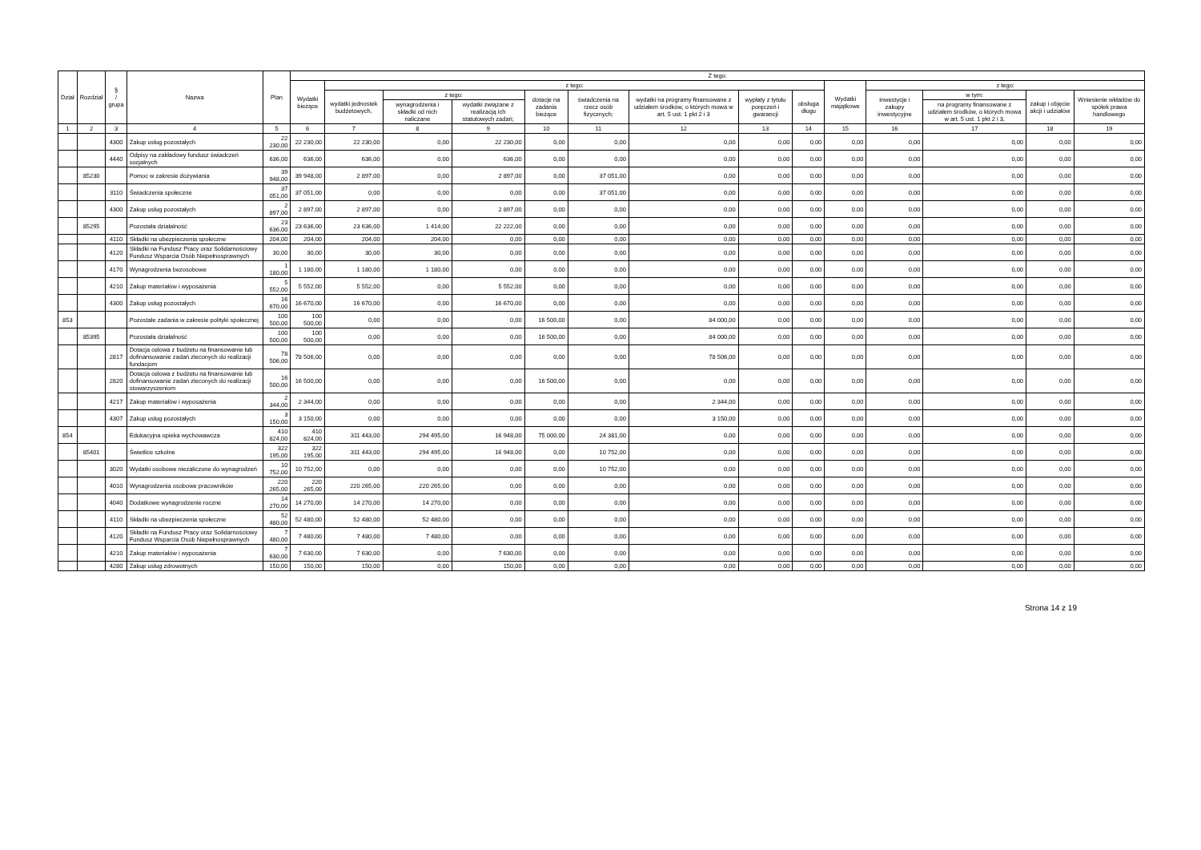| Dział | Rozdział | § / grupa | Nazwa | Plan | Z tego: | | | | | | | | | | | | | |
| --- | --- | --- | --- | --- | --- | --- | --- | --- | --- | --- | --- | --- | --- | --- | --- | --- | --- | --- |
| | | | | | Wydatki bieżące | z tego: | | | | | | | | Wydatki majątkowe | z tego: | | | |
| | | | | | | wydatki jednostek budżetowych, | z tego: | | dotacje na zadania bieżące | świadczenia na rzecz osób fizycznych; | wydatki na programy finansowane z udziałem środków, o których mowa w art. 5 ust. 1 pkt 2 i 3 | wypłaty z tytułu poręczeń i gwarancji | obsługa długu | | inwestycje i zakupy inwestycyjne | w tym: | zakup i objęcie akcji i udziałów | Wniesienie wkładów do spółek prawa handlowego |
| | | | | | | | wynagrodzenia i składki od nich naliczane | wydatki związane z realizacją ich statutowych zadań; | | | | | | | | na programy finansowane z udziałem środków, o których mowa w art. 5 ust. 1 pkt 2 i 3, | | |
| 1 | 2 | 3 | 4 | 5 | 6 | 7 | 8 | 9 | 10 | 11 | 12 | 13 | 14 | 15 | 16 | 17 | 18 | 19 |
| | | 4300 | Zakup usług pozostałych | 22 230,00 | 22 230,00 | 22 230,00 | 0,00 | 22 230,00 | 0,00 | 0,00 | 0,00 | 0,00 | 0,00 | 0,00 | 0,00 | 0,00 | 0,00 | 0,00 |
| | | 4440 | Odpisy na zakładowy fundusz świadczeń socjalnych | 636,00 | 636,00 | 636,00 | 0,00 | 636,00 | 0,00 | 0,00 | 0,00 | 0,00 | 0,00 | 0,00 | 0,00 | 0,00 | 0,00 | 0,00 |
| | 85230 | | Pomoc w zakresie dożywiania | 39 948,00 | 39 948,00 | 2 897,00 | 0,00 | 2 897,00 | 0,00 | 37 051,00 | 0,00 | 0,00 | 0,00 | 0,00 | 0,00 | 0,00 | 0,00 | 0,00 |
| | | 3110 | Świadczenia społeczne | 37 051,00 | 37 051,00 | 0,00 | 0,00 | 0,00 | 0,00 | 37 051,00 | 0,00 | 0,00 | 0,00 | 0,00 | 0,00 | 0,00 | 0,00 | 0,00 |
| | | 4300 | Zakup usług pozostałych | 2 897,00 | 2 897,00 | 2 897,00 | 0,00 | 2 897,00 | 0,00 | 0,00 | 0,00 | 0,00 | 0,00 | 0,00 | 0,00 | 0,00 | 0,00 | 0,00 |
| | 85295 | | Pozostała działalność | 23 636,00 | 23 636,00 | 23 636,00 | 1 414,00 | 22 222,00 | 0,00 | 0,00 | 0,00 | 0,00 | 0,00 | 0,00 | 0,00 | 0,00 | 0,00 | 0,00 |
| | | 4110 | Składki na ubezpieczenia społeczne | 204,00 | 204,00 | 204,00 | 204,00 | 0,00 | 0,00 | 0,00 | 0,00 | 0,00 | 0,00 | 0,00 | 0,00 | 0,00 | 0,00 | 0,00 |
| | | 4120 | Składki na Fundusz Pracy oraz Solidarnościowy Fundusz Wsparcia Osób Niepełnosprawnych | 30,00 | 30,00 | 30,00 | 30,00 | 0,00 | 0,00 | 0,00 | 0,00 | 0,00 | 0,00 | 0,00 | 0,00 | 0,00 | 0,00 | 0,00 |
| | | 4170 | Wynagrodzenia bezosobowe | 1 180,00 | 1 180,00 | 1 180,00 | 1 180,00 | 0,00 | 0,00 | 0,00 | 0,00 | 0,00 | 0,00 | 0,00 | 0,00 | 0,00 | 0,00 | 0,00 |
| | | 4210 | Zakup materiałów i wyposażenia | 5 552,00 | 5 552,00 | 5 552,00 | 0,00 | 5 552,00 | 0,00 | 0,00 | 0,00 | 0,00 | 0,00 | 0,00 | 0,00 | 0,00 | 0,00 | 0,00 |
| | | 4300 | Zakup usług pozostałych | 16 670,00 | 16 670,00 | 16 670,00 | 0,00 | 16 670,00 | 0,00 | 0,00 | 0,00 | 0,00 | 0,00 | 0,00 | 0,00 | 0,00 | 0,00 | 0,00 |
| 853 | | | Pozostałe zadania w zakresie polityki społecznej | 100 500,00 | 100 500,00 | 0,00 | 0,00 | 0,00 | 16 500,00 | 0,00 | 84 000,00 | 0,00 | 0,00 | 0,00 | 0,00 | 0,00 | 0,00 | 0,00 |
| | 85395 | | Pozostała działalność | 100 500,00 | 100 500,00 | 0,00 | 0,00 | 0,00 | 16 500,00 | 0,00 | 84 000,00 | 0,00 | 0,00 | 0,00 | 0,00 | 0,00 | 0,00 | 0,00 |
| | | 2817 | Dotacja celowa z budżetu na finansowanie lub dofinansowanie zadań zleconych do realizacji fundacjom | 78 506,00 | 78 506,00 | 0,00 | 0,00 | 0,00 | 0,00 | 0,00 | 78 506,00 | 0,00 | 0,00 | 0,00 | 0,00 | 0,00 | 0,00 | 0,00 |
| | | 2820 | Dotacja celowa z budżetu na finansowanie lub dofinansowanie zadań zleconych do realizacji stowarzyszeniom | 16 500,00 | 16 500,00 | 0,00 | 0,00 | 0,00 | 16 500,00 | 0,00 | 0,00 | 0,00 | 0,00 | 0,00 | 0,00 | 0,00 | 0,00 | 0,00 |
| | | 4217 | Zakup materiałów i wyposażenia | 2 344,00 | 2 344,00 | 0,00 | 0,00 | 0,00 | 0,00 | 0,00 | 2 344,00 | 0,00 | 0,00 | 0,00 | 0,00 | 0,00 | 0,00 | 0,00 |
| | | 4307 | Zakup usług pozostałych | 3 150,00 | 3 150,00 | 0,00 | 0,00 | 0,00 | 0,00 | 0,00 | 3 150,00 | 0,00 | 0,00 | 0,00 | 0,00 | 0,00 | 0,00 | 0,00 |
| 854 | | | Edukacyjna opieka wychowawcza | 410 824,00 | 410 824,00 | 311 443,00 | 294 495,00 | 16 948,00 | 75 000,00 | 24 381,00 | 0,00 | 0,00 | 0,00 | 0,00 | 0,00 | 0,00 | 0,00 | 0,00 |
| | 85401 | | Świetlice szkolne | 322 195,00 | 322 195,00 | 311 443,00 | 294 495,00 | 16 948,00 | 0,00 | 10 752,00 | 0,00 | 0,00 | 0,00 | 0,00 | 0,00 | 0,00 | 0,00 | 0,00 |
| | | 3020 | Wydatki osobowe niezaliczone do wynagrodzeń | 10 752,00 | 10 752,00 | 0,00 | 0,00 | 0,00 | 0,00 | 10 752,00 | 0,00 | 0,00 | 0,00 | 0,00 | 0,00 | 0,00 | 0,00 | 0,00 |
| | | 4010 | Wynagrodzenia osobowe pracowników | 220 265,00 | 220 265,00 | 220 265,00 | 220 265,00 | 0,00 | 0,00 | 0,00 | 0,00 | 0,00 | 0,00 | 0,00 | 0,00 | 0,00 | 0,00 | 0,00 |
| | | 4040 | Dodatkowe wynagrodzenie roczne | 14 270,00 | 14 270,00 | 14 270,00 | 14 270,00 | 0,00 | 0,00 | 0,00 | 0,00 | 0,00 | 0,00 | 0,00 | 0,00 | 0,00 | 0,00 | 0,00 |
| | | 4110 | Składki na ubezpieczenia społeczne | 52 480,00 | 52 480,00 | 52 480,00 | 52 480,00 | 0,00 | 0,00 | 0,00 | 0,00 | 0,00 | 0,00 | 0,00 | 0,00 | 0,00 | 0,00 | 0,00 |
| | | 4120 | Składki na Fundusz Pracy oraz Solidarnościowy Fundusz Wsparcia Osób Niepełnosprawnych | 7 480,00 | 7 480,00 | 7 480,00 | 7 480,00 | 0,00 | 0,00 | 0,00 | 0,00 | 0,00 | 0,00 | 0,00 | 0,00 | 0,00 | 0,00 | 0,00 |
| | | 4210 | Zakup materiałów i wyposażenia | 7 630,00 | 7 630,00 | 7 630,00 | 0,00 | 7 630,00 | 0,00 | 0,00 | 0,00 | 0,00 | 0,00 | 0,00 | 0,00 | 0,00 | 0,00 | 0,00 |
| | | 4280 | Zakup usług zdrowotnych | 150,00 | 150,00 | 150,00 | 0,00 | 150,00 | 0,00 | 0,00 | 0,00 | 0,00 | 0,00 | 0,00 | 0,00 | 0,00 | 0,00 | 0,00 |
Strona 14 z 19